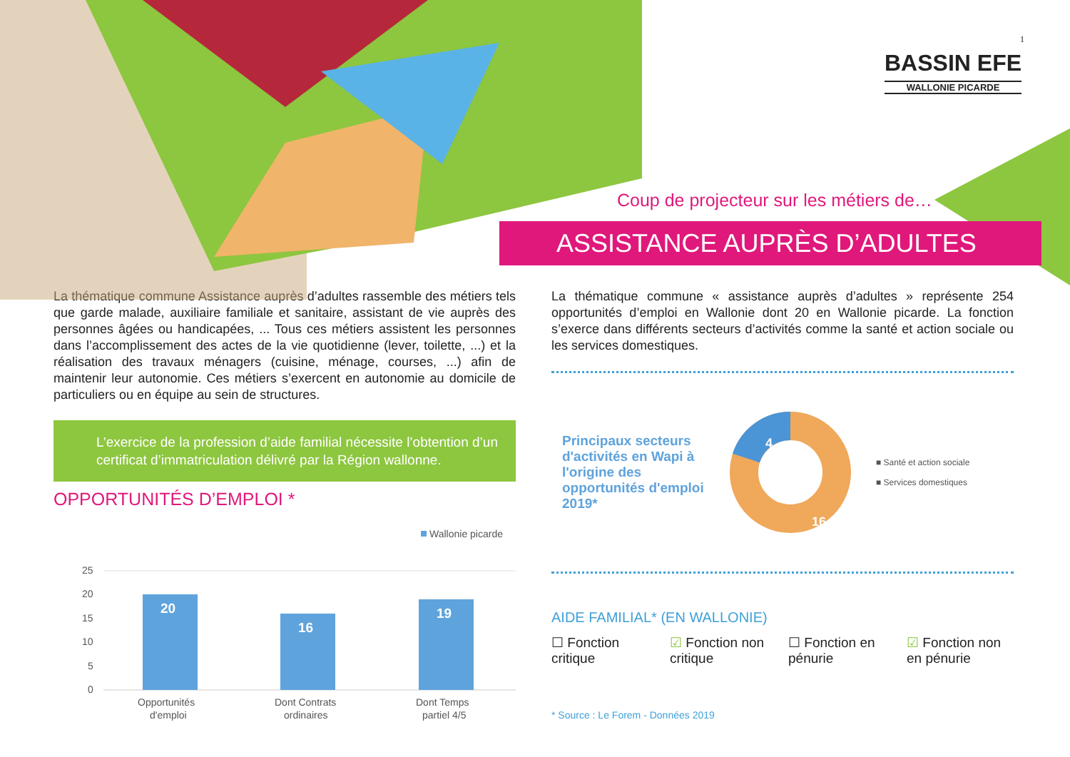1
BASSIN EFE
WALLONIE PICARDE
Coup de projecteur sur les métiers de…
ASSISTANCE AUPRÈS D’ADULTES
La thématique commune Assistance auprès d’adultes rassemble des métiers tels que garde malade, auxiliaire familiale et sanitaire, assistant de vie auprès des personnes âgées ou handicapées, ... Tous ces métiers assistent les personnes dans l’accomplissement des actes de la vie quotidienne (lever, toilette, ...) et la réalisation des travaux ménagers (cuisine, ménage, courses, ...) afin de maintenir leur autonomie. Ces métiers s’exercent en autonomie au domicile de particuliers ou en équipe au sein de structures.
L’exercice de la profession d’aide familial nécessite l’obtention d’un certificat d’immatriculation délivré par la Région wallonne.
OPPORTUNITÉS D’EMPLOI *
Wallonie picarde
25
20
15
10
5
0
20
16
19
Opportunités
d'emploi
Dont Contrats
ordinaires
Dont Temps
partiel 4/5
La thématique commune « assistance auprès d’adultes » représente 254 opportunités d’emploi en Wallonie dont 20 en Wallonie picarde. La fonction s’exerce dans différents secteurs d’activités comme la santé et action sociale ou les services domestiques.
Principaux secteurs d'activités en Wapi à l'origine des opportunités d'emploi 2019*
4
16
■ Santé et action sociale
■ Services domestiques
AIDE FAMILIAL* (EN WALLONIE)
☐ Fonction critique
☑ Fonction non critique
☐ Fonction en pénurie
☑ Fonction non en pénurie
* Source : Le Forem - Données 2019